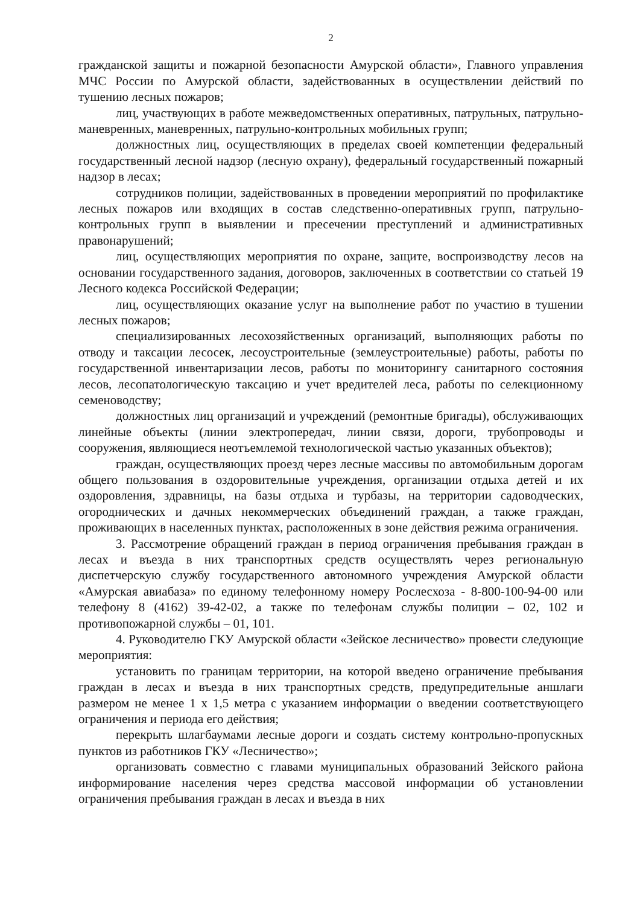2
гражданской защиты и пожарной безопасности Амурской области», Главного управления МЧС России по Амурской области, задействованных в осуществлении действий по тушению лесных пожаров;
лиц, участвующих в работе межведомственных оперативных, патрульных, патрульно-маневренных, маневренных, патрульно-контрольных мобильных групп;
должностных лиц, осуществляющих в пределах своей компетенции федеральный государственный лесной надзор (лесную охрану), федеральный государственный пожарный надзор в лесах;
сотрудников полиции, задействованных в проведении мероприятий по профилактике лесных пожаров или входящих в состав следственно-оперативных групп, патрульно-контрольных групп в выявлении и пресечении преступлений и административных правонарушений;
лиц, осуществляющих мероприятия по охране, защите, воспроизводству лесов на основании государственного задания, договоров, заключенных в соответствии со статьей 19 Лесного кодекса Российской Федерации;
лиц, осуществляющих оказание услуг на выполнение работ по участию в тушении лесных пожаров;
специализированных лесохозяйственных организаций, выполняющих работы по отводу и таксации лесосек, лесоустроительные (землеустроительные) работы, работы по государственной инвентаризации лесов, работы по мониторингу санитарного состояния лесов, лесопатологическую таксацию и учет вредителей леса, работы по селекционному семеноводству;
должностных лиц организаций и учреждений (ремонтные бригады), обслуживающих линейные объекты (линии электропередач, линии связи, дороги, трубопроводы и сооружения, являющиеся неотъемлемой технологической частью указанных объектов);
граждан, осуществляющих проезд через лесные массивы по автомобильным дорогам общего пользования в оздоровительные учреждения, организации отдыха детей и их оздоровления, здравницы, на базы отдыха и турбазы, на территории садоводческих, огороднических и дачных некоммерческих объединений граждан, а также граждан, проживающих в населенных пунктах, расположенных в зоне действия режима ограничения.
3. Рассмотрение обращений граждан в период ограничения пребывания граждан в лесах и въезда в них транспортных средств осуществлять через региональную диспетчерскую службу государственного автономного учреждения Амурской области «Амурская авиабаза» по единому телефонному номеру Рослесхоза - 8-800-100-94-00 или телефону 8 (4162) 39-42-02, а также по телефонам службы полиции – 02, 102 и противопожарной службы – 01, 101.
4. Руководителю ГКУ Амурской области «Зейское лесничество» провести следующие мероприятия:
установить по границам территории, на которой введено ограничение пребывания граждан в лесах и въезда в них транспортных средств, предупредительные аншлаги размером не менее 1 х 1,5 метра с указанием информации о введении соответствующего ограничения и периода его действия;
перекрыть шлагбаумами лесные дороги и создать систему контрольно-пропускных пунктов из работников ГКУ «Лесничество»;
организовать совместно с главами муниципальных образований Зейского района информирование населения через средства массовой информации об установлении ограничения пребывания граждан в лесах и въезда в них